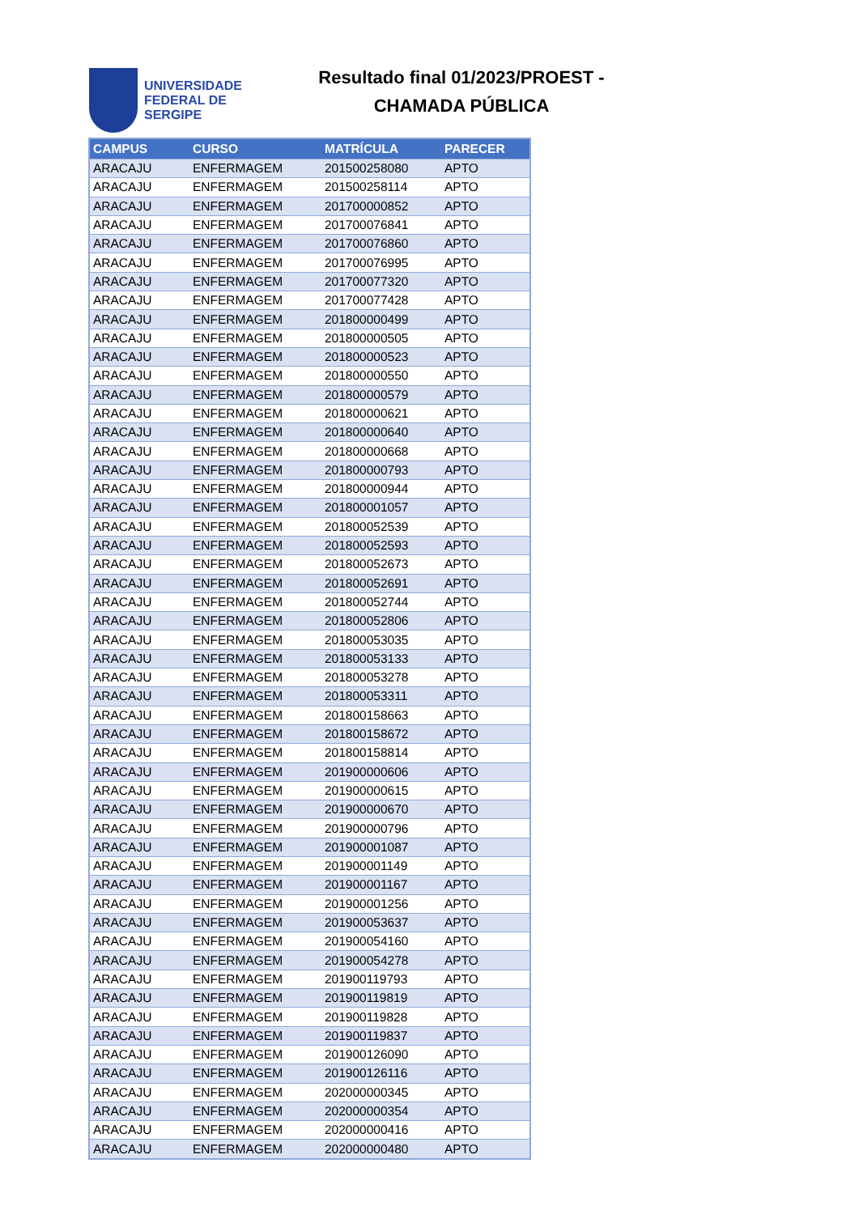UNIVERSIDADE
FEDERAL DE
SERGIPE
Resultado final 01/2023/PROEST -
CHAMADA PÚBLICA
| CAMPUS | CURSO | MATRÍCULA | PARECER |
| --- | --- | --- | --- |
| ARACAJU | ENFERMAGEM | 201500258080 | APTO |
| ARACAJU | ENFERMAGEM | 201500258114 | APTO |
| ARACAJU | ENFERMAGEM | 201700000852 | APTO |
| ARACAJU | ENFERMAGEM | 201700076841 | APTO |
| ARACAJU | ENFERMAGEM | 201700076860 | APTO |
| ARACAJU | ENFERMAGEM | 201700076995 | APTO |
| ARACAJU | ENFERMAGEM | 201700077320 | APTO |
| ARACAJU | ENFERMAGEM | 201700077428 | APTO |
| ARACAJU | ENFERMAGEM | 201800000499 | APTO |
| ARACAJU | ENFERMAGEM | 201800000505 | APTO |
| ARACAJU | ENFERMAGEM | 201800000523 | APTO |
| ARACAJU | ENFERMAGEM | 201800000550 | APTO |
| ARACAJU | ENFERMAGEM | 201800000579 | APTO |
| ARACAJU | ENFERMAGEM | 201800000621 | APTO |
| ARACAJU | ENFERMAGEM | 201800000640 | APTO |
| ARACAJU | ENFERMAGEM | 201800000668 | APTO |
| ARACAJU | ENFERMAGEM | 201800000793 | APTO |
| ARACAJU | ENFERMAGEM | 201800000944 | APTO |
| ARACAJU | ENFERMAGEM | 201800001057 | APTO |
| ARACAJU | ENFERMAGEM | 201800052539 | APTO |
| ARACAJU | ENFERMAGEM | 201800052593 | APTO |
| ARACAJU | ENFERMAGEM | 201800052673 | APTO |
| ARACAJU | ENFERMAGEM | 201800052691 | APTO |
| ARACAJU | ENFERMAGEM | 201800052744 | APTO |
| ARACAJU | ENFERMAGEM | 201800052806 | APTO |
| ARACAJU | ENFERMAGEM | 201800053035 | APTO |
| ARACAJU | ENFERMAGEM | 201800053133 | APTO |
| ARACAJU | ENFERMAGEM | 201800053278 | APTO |
| ARACAJU | ENFERMAGEM | 201800053311 | APTO |
| ARACAJU | ENFERMAGEM | 201800158663 | APTO |
| ARACAJU | ENFERMAGEM | 201800158672 | APTO |
| ARACAJU | ENFERMAGEM | 201800158814 | APTO |
| ARACAJU | ENFERMAGEM | 201900000606 | APTO |
| ARACAJU | ENFERMAGEM | 201900000615 | APTO |
| ARACAJU | ENFERMAGEM | 201900000670 | APTO |
| ARACAJU | ENFERMAGEM | 201900000796 | APTO |
| ARACAJU | ENFERMAGEM | 201900001087 | APTO |
| ARACAJU | ENFERMAGEM | 201900001149 | APTO |
| ARACAJU | ENFERMAGEM | 201900001167 | APTO |
| ARACAJU | ENFERMAGEM | 201900001256 | APTO |
| ARACAJU | ENFERMAGEM | 201900053637 | APTO |
| ARACAJU | ENFERMAGEM | 201900054160 | APTO |
| ARACAJU | ENFERMAGEM | 201900054278 | APTO |
| ARACAJU | ENFERMAGEM | 201900119793 | APTO |
| ARACAJU | ENFERMAGEM | 201900119819 | APTO |
| ARACAJU | ENFERMAGEM | 201900119828 | APTO |
| ARACAJU | ENFERMAGEM | 201900119837 | APTO |
| ARACAJU | ENFERMAGEM | 201900126090 | APTO |
| ARACAJU | ENFERMAGEM | 201900126116 | APTO |
| ARACAJU | ENFERMAGEM | 202000000345 | APTO |
| ARACAJU | ENFERMAGEM | 202000000354 | APTO |
| ARACAJU | ENFERMAGEM | 202000000416 | APTO |
| ARACAJU | ENFERMAGEM | 202000000480 | APTO |